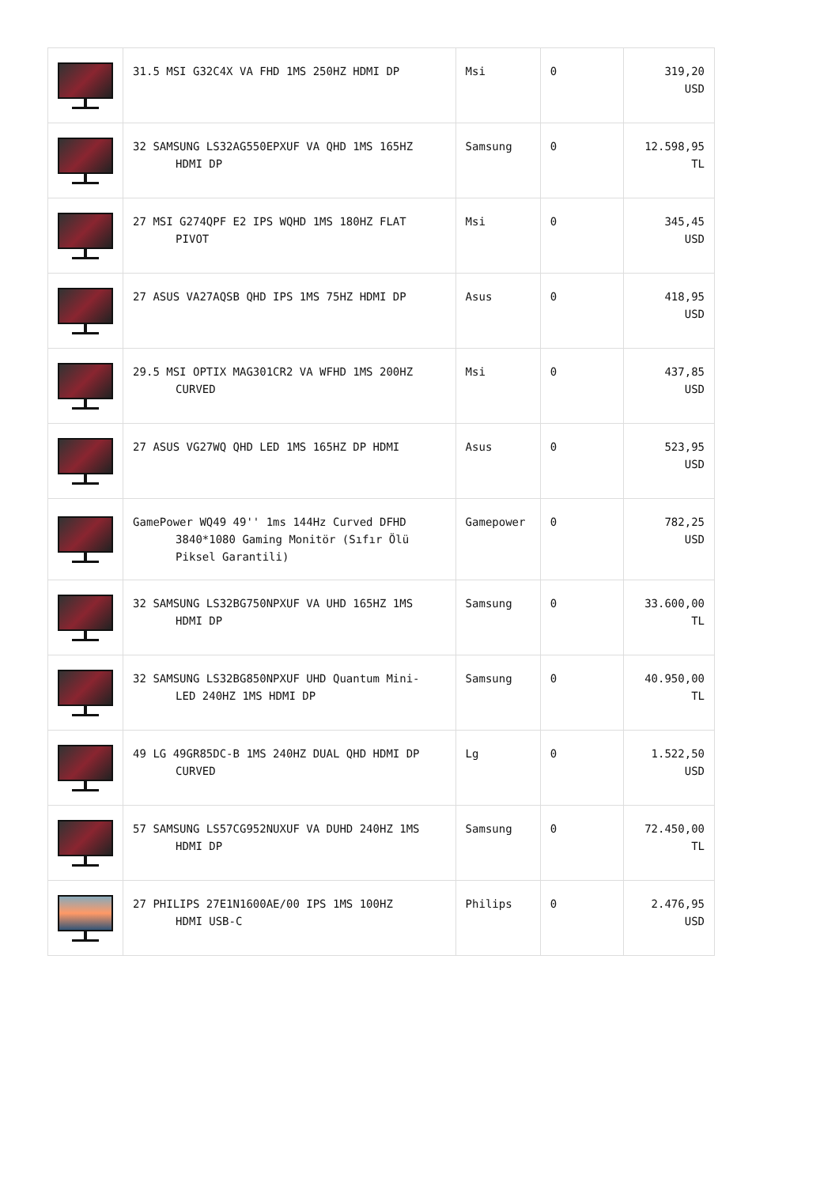| | 31.5 MSI G32C4X VA FHD 1MS 250HZ HDMI DP | Msi | 0 | 319,20 USD |
| | 32 SAMSUNG LS32AG550EPXUF VA QHD 1MS 165HZ HDMI DP | Samsung | 0 | 12.598,95 TL |
| | 27 MSI G274QPF E2 IPS WQHD 1MS 180HZ FLAT PIVOT | Msi | 0 | 345,45 USD |
| | 27 ASUS VA27AQSB QHD IPS 1MS 75HZ HDMI DP | Asus | 0 | 418,95 USD |
| | 29.5 MSI OPTIX MAG301CR2 VA WFHD 1MS 200HZ CURVED | Msi | 0 | 437,85 USD |
| | 27 ASUS VG27WQ QHD LED 1MS 165HZ DP HDMI | Asus | 0 | 523,95 USD |
| | GamePower WQ49 49'' 1ms 144Hz Curved DFHD 3840*1080 Gaming Monitör (Sıfır Ölü Piksel Garantili) | Gamepower | 0 | 782,25 USD |
| | 32 SAMSUNG LS32BG750NPXUF VA UHD 165HZ 1MS HDMI DP | Samsung | 0 | 33.600,00 TL |
| | 32 SAMSUNG LS32BG850NPXUF UHD Quantum Mini- LED 240HZ 1MS HDMI DP | Samsung | 0 | 40.950,00 TL |
| | 49 LG 49GR85DC-B 1MS 240HZ DUAL QHD HDMI DP CURVED | Lg | 0 | 1.522,50 USD |
| | 57 SAMSUNG LS57CG952NUXUF VA DUHD 240HZ 1MS HDMI DP | Samsung | 0 | 72.450,00 TL |
| | 27 PHILIPS 27E1N1600AE/00 IPS 1MS 100HZ HDMI USB-C | Philips | 0 | 2.476,95 USD |